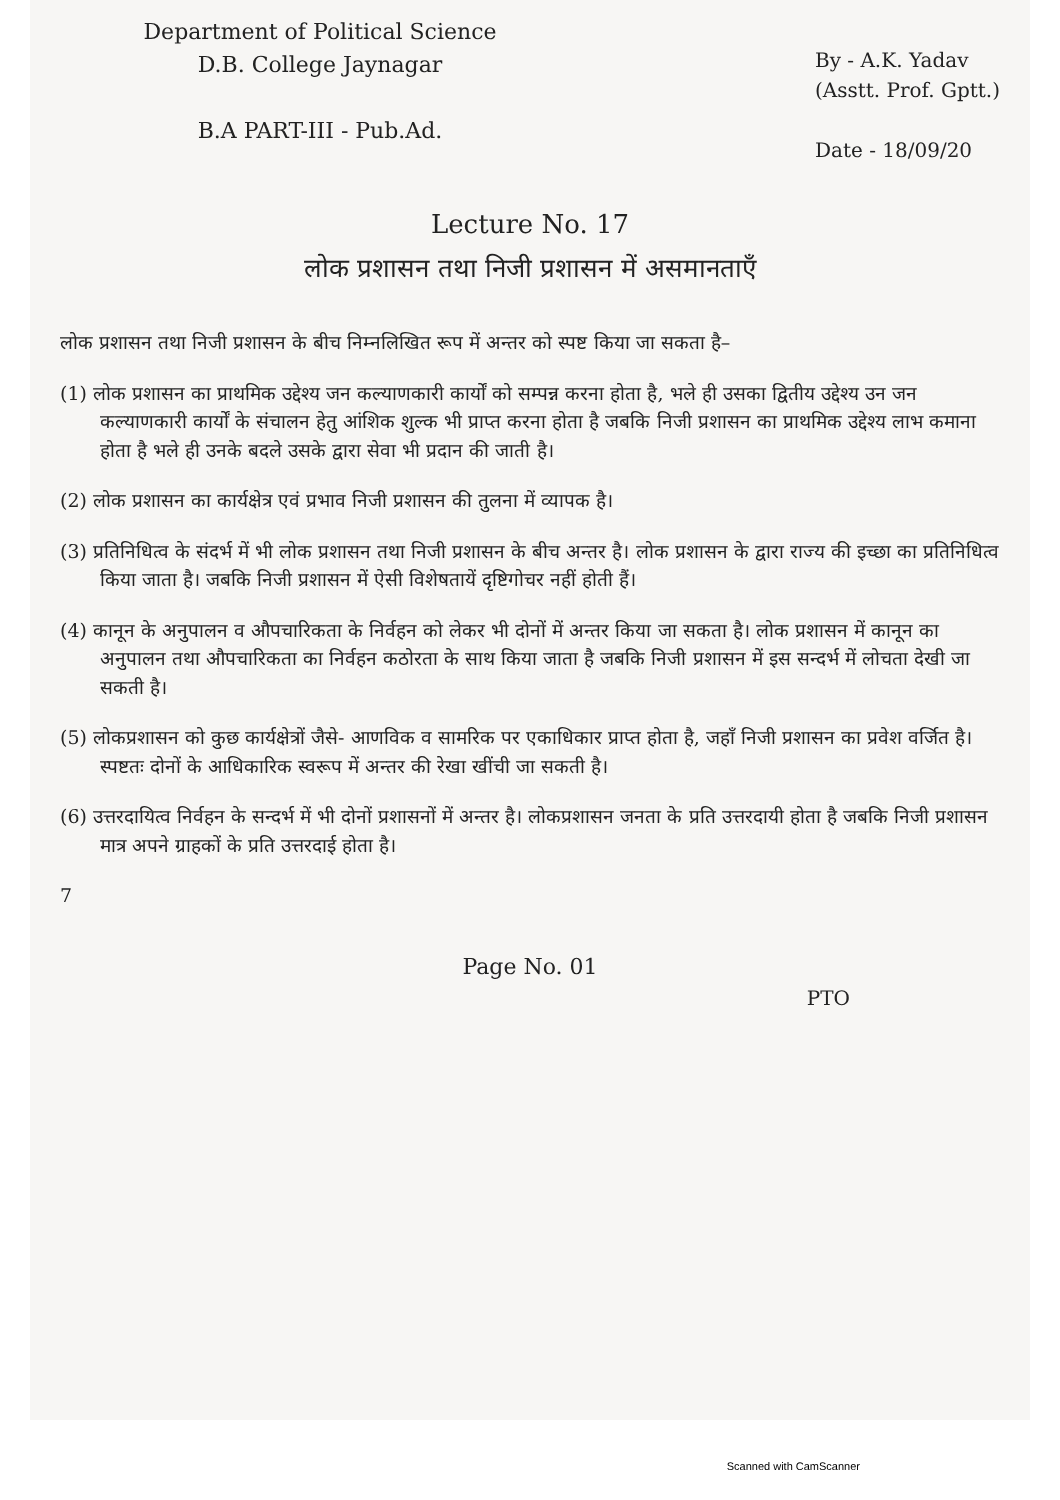Department of Political Science
D.B. College Jaynagar
B.A PART-III - Pub.Ad.
By - A.K. Yadav
(Asstt. Prof. Gptt.)
Date - 18/09/20
Lecture No. 17
लोक प्रशासन तथा निजी प्रशासन में असमानताएँ
लोक प्रशासन तथा निजी प्रशासन के बीच निम्नलिखित रूप में अन्तर को स्पष्ट किया जा सकता है–
(1) लोक प्रशासन का प्राथमिक उद्देश्य जन कल्याणकारी कार्यों को सम्पन्न करना होता है, भले ही उसका द्वितीय उद्देश्य उन जन कल्याणकारी कार्यों के संचालन हेतु आंशिक शुल्क भी प्राप्त करना होता है जबकि निजी प्रशासन का प्राथमिक उद्देश्य लाभ कमाना होता है भले ही उनके बदले उसके द्वारा सेवा भी प्रदान की जाती है।
(2) लोक प्रशासन का कार्यक्षेत्र एवं प्रभाव निजी प्रशासन की तुलना में व्यापक है।
(3) प्रतिनिधित्व के संदर्भ में भी लोक प्रशासन तथा निजी प्रशासन के बीच अन्तर है। लोक प्रशासन के द्वारा राज्य की इच्छा का प्रतिनिधित्व किया जाता है। जबकि निजी प्रशासन में ऐसी विशेषतायें दृष्टिगोचर नहीं होती हैं।
(4) कानून के अनुपालन व औपचारिकता के निर्वहन को लेकर भी दोनों में अन्तर किया जा सकता है। लोक प्रशासन में कानून का अनुपालन तथा औपचारिकता का निर्वहन कठोरता के साथ किया जाता है जबकि निजी प्रशासन में इस सन्दर्भ में लोचता देखी जा सकती है।
(5) लोकप्रशासन को कुछ कार्यक्षेत्रों जैसे- आणविक व सामरिक पर एकाधिकार प्राप्त होता है, जहाँ निजी प्रशासन का प्रवेश वर्जित है। स्पष्टतः दोनों के आधिकारिक स्वरूप में अन्तर की रेखा खींची जा सकती है।
(6) उत्तरदायित्व निर्वहन के सन्दर्भ में भी दोनों प्रशासनों में अन्तर है। लोकप्रशासन जनता के प्रति उत्तरदायी होता है जबकि निजी प्रशासन मात्र अपने ग्राहकों के प्रति उत्तरदाई होता है।
7
Page No. 01
PTO
Scanned with CamScanner